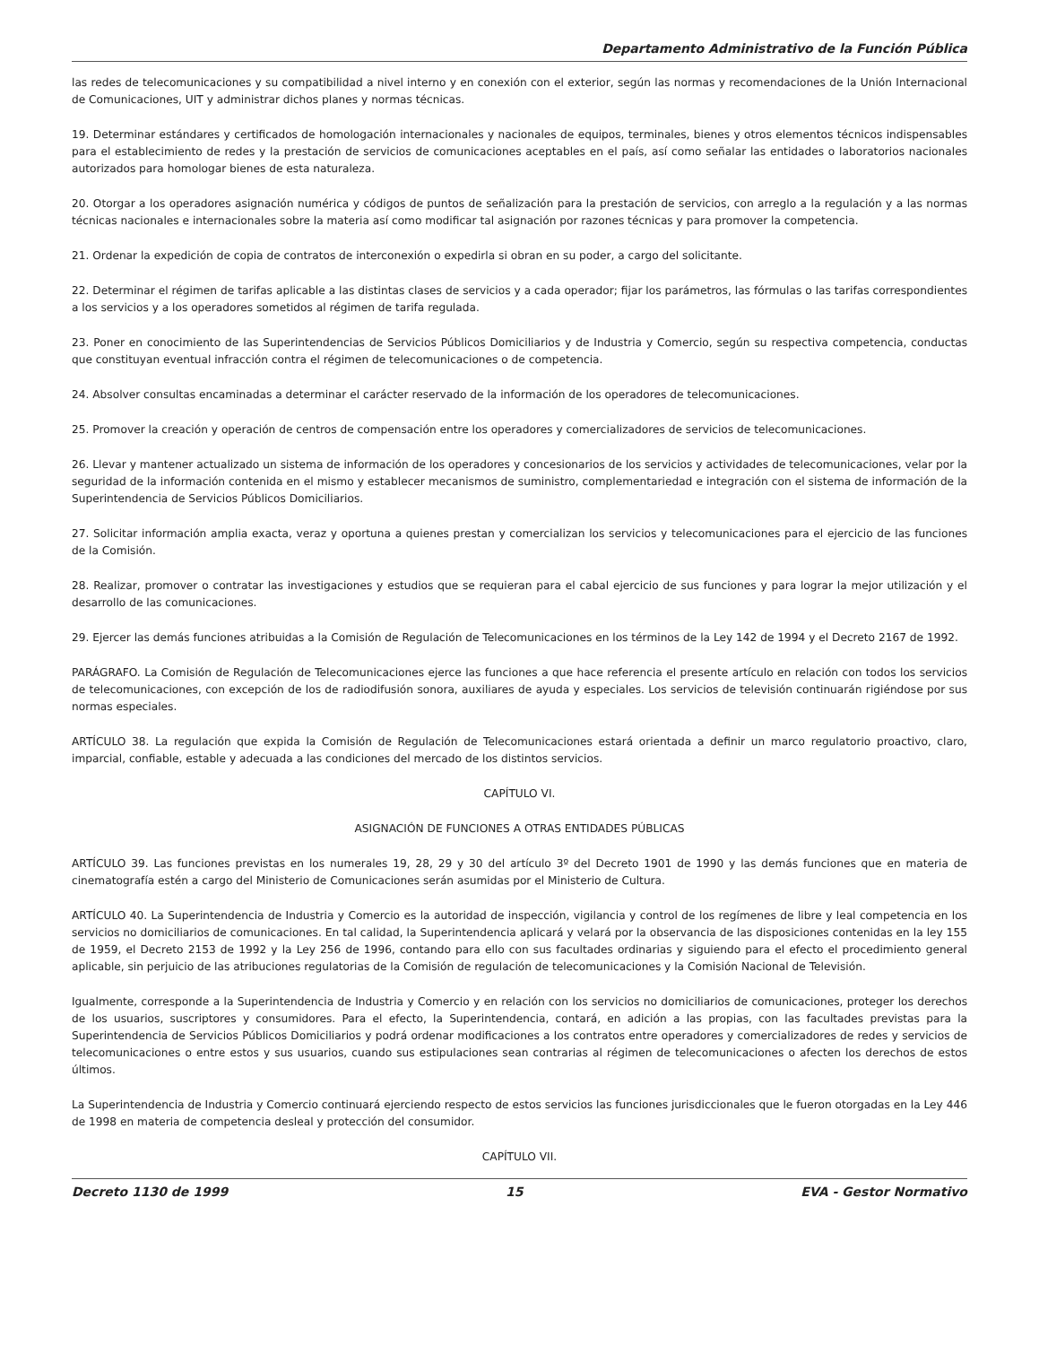Departamento Administrativo de la Función Pública
las redes de telecomunicaciones y su compatibilidad a nivel interno y en conexión con el exterior, según las normas y recomendaciones de la Unión Internacional de Comunicaciones, UIT y administrar dichos planes y normas técnicas.
19. Determinar estándares y certificados de homologación internacionales y nacionales de equipos, terminales, bienes y otros elementos técnicos indispensables para el establecimiento de redes y la prestación de servicios de comunicaciones aceptables en el país, así como señalar las entidades o laboratorios nacionales autorizados para homologar bienes de esta naturaleza.
20. Otorgar a los operadores asignación numérica y códigos de puntos de señalización para la prestación de servicios, con arreglo a la regulación y a las normas técnicas nacionales e internacionales sobre la materia así como modificar tal asignación por razones técnicas y para promover la competencia.
21. Ordenar la expedición de copia de contratos de interconexión o expedirla si obran en su poder, a cargo del solicitante.
22. Determinar el régimen de tarifas aplicable a las distintas clases de servicios y a cada operador; fijar los parámetros, las fórmulas o las tarifas correspondientes a los servicios y a los operadores sometidos al régimen de tarifa regulada.
23. Poner en conocimiento de las Superintendencias de Servicios Públicos Domiciliarios y de Industria y Comercio, según su respectiva competencia, conductas que constituyan eventual infracción contra el régimen de telecomunicaciones o de competencia.
24. Absolver consultas encaminadas a determinar el carácter reservado de la información de los operadores de telecomunicaciones.
25. Promover la creación y operación de centros de compensación entre los operadores y comercializadores de servicios de telecomunicaciones.
26. Llevar y mantener actualizado un sistema de información de los operadores y concesionarios de los servicios y actividades de telecomunicaciones, velar por la seguridad de la información contenida en el mismo y establecer mecanismos de suministro, complementariedad e integración con el sistema de información de la Superintendencia de Servicios Públicos Domiciliarios.
27. Solicitar información amplia exacta, veraz y oportuna a quienes prestan y comercializan los servicios y telecomunicaciones para el ejercicio de las funciones de la Comisión.
28. Realizar, promover o contratar las investigaciones y estudios que se requieran para el cabal ejercicio de sus funciones y para lograr la mejor utilización y el desarrollo de las comunicaciones.
29. Ejercer las demás funciones atribuidas a la Comisión de Regulación de Telecomunicaciones en los términos de la Ley 142 de 1994 y el Decreto 2167 de 1992.
PARÁGRAFO. La Comisión de Regulación de Telecomunicaciones ejerce las funciones a que hace referencia el presente artículo en relación con todos los servicios de telecomunicaciones, con excepción de los de radiodifusión sonora, auxiliares de ayuda y especiales. Los servicios de televisión continuarán rigiéndose por sus normas especiales.
ARTÍCULO 38. La regulación que expida la Comisión de Regulación de Telecomunicaciones estará orientada a definir un marco regulatorio proactivo, claro, imparcial, confiable, estable y adecuada a las condiciones del mercado de los distintos servicios.
CAPÍTULO VI.
ASIGNACIÓN DE FUNCIONES A OTRAS ENTIDADES PÚBLICAS
ARTÍCULO 39. Las funciones previstas en los numerales 19, 28, 29 y 30 del artículo 3º del Decreto 1901 de 1990 y las demás funciones que en materia de cinematografía estén a cargo del Ministerio de Comunicaciones serán asumidas por el Ministerio de Cultura.
ARTÍCULO 40. La Superintendencia de Industria y Comercio es la autoridad de inspección, vigilancia y control de los regímenes de libre y leal competencia en los servicios no domiciliarios de comunicaciones. En tal calidad, la Superintendencia aplicará y velará por la observancia de las disposiciones contenidas en la ley 155 de 1959, el Decreto 2153 de 1992 y la Ley 256 de 1996, contando para ello con sus facultades ordinarias y siguiendo para el efecto el procedimiento general aplicable, sin perjuicio de las atribuciones regulatorias de la Comisión de regulación de telecomunicaciones y la Comisión Nacional de Televisión.
Igualmente, corresponde a la Superintendencia de Industria y Comercio y en relación con los servicios no domiciliarios de comunicaciones, proteger los derechos de los usuarios, suscriptores y consumidores. Para el efecto, la Superintendencia, contará, en adición a las propias, con las facultades previstas para la Superintendencia de Servicios Públicos Domiciliarios y podrá ordenar modificaciones a los contratos entre operadores y comercializadores de redes y servicios de telecomunicaciones o entre estos y sus usuarios, cuando sus estipulaciones sean contrarias al régimen de telecomunicaciones o afecten los derechos de estos últimos.
La Superintendencia de Industria y Comercio continuará ejerciendo respecto de estos servicios las funciones jurisdiccionales que le fueron otorgadas en la Ley 446 de 1998 en materia de competencia desleal y protección del consumidor.
CAPÍTULO VII.
Decreto 1130 de 1999 15 EVA - Gestor Normativo